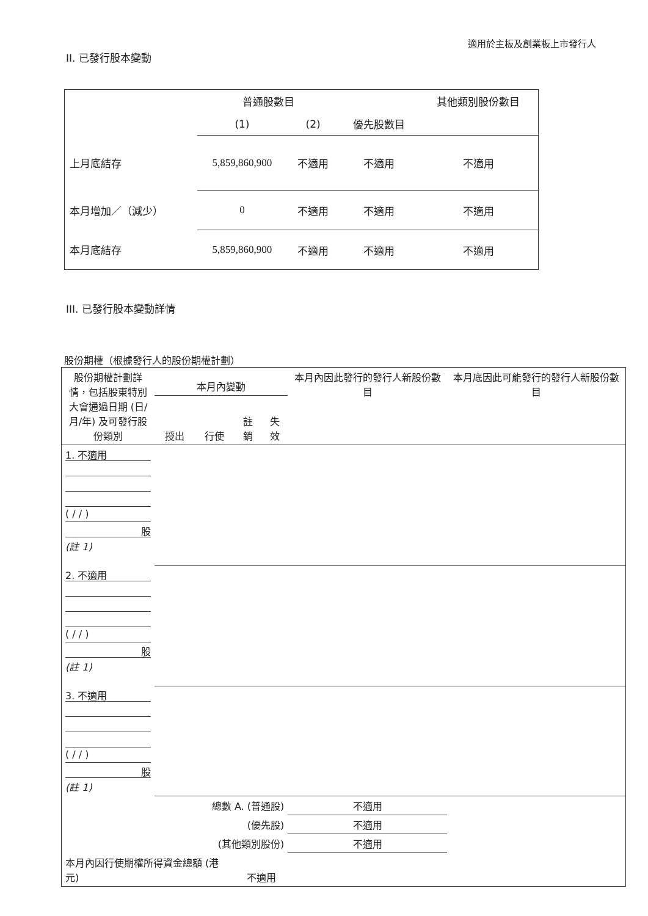適用於主板及創業板上市發行人
II. 已發行股本變動
| | 普通股數目 | | | 其他類別股份數目 |
| --- | --- | --- | --- | --- |
| | (1) | (2) | 優先股數目 | |
| 上月底結存 | 5,859,860,900 | 不適用 | 不適用 | 不適用 |
| 本月增加／（減少） | 0 | 不適用 | 不適用 | 不適用 |
| 本月底結存 | 5,859,860,900 | 不適用 | 不適用 | 不適用 |
III. 已發行股本變動詳情
股份期權（根據發行人的股份期權計劃）
| 股份期權計劃詳情，包括股東特別大會通過日期 (日/月/年) 及可發行股份類別 | 本月內變動 | | | | 本月內因此發行的發行人新股份數目 | 本月底因此可能發行的發行人新股份數目 |
| --- | --- | --- | --- | --- | --- | --- |
| | 授出 | 行使 | 註銷 | 失效 | | |
| 1. 不適用 ( / / ) 股 (註 1) | | | | | | |
| 2. 不適用 ( / / ) 股 (註 1) | | | | | | |
| 3. 不適用 ( / / ) 股 (註 1) | | | | | | |
| 總數 A. (普通股) | | | | | 不適用 | |
| (優先股) | | | | | 不適用 | |
| (其他類別股份) | | | | | 不適用 | |
| 本月內因行使期權所得資金總額 (港元) | | | 不適用 | | | |